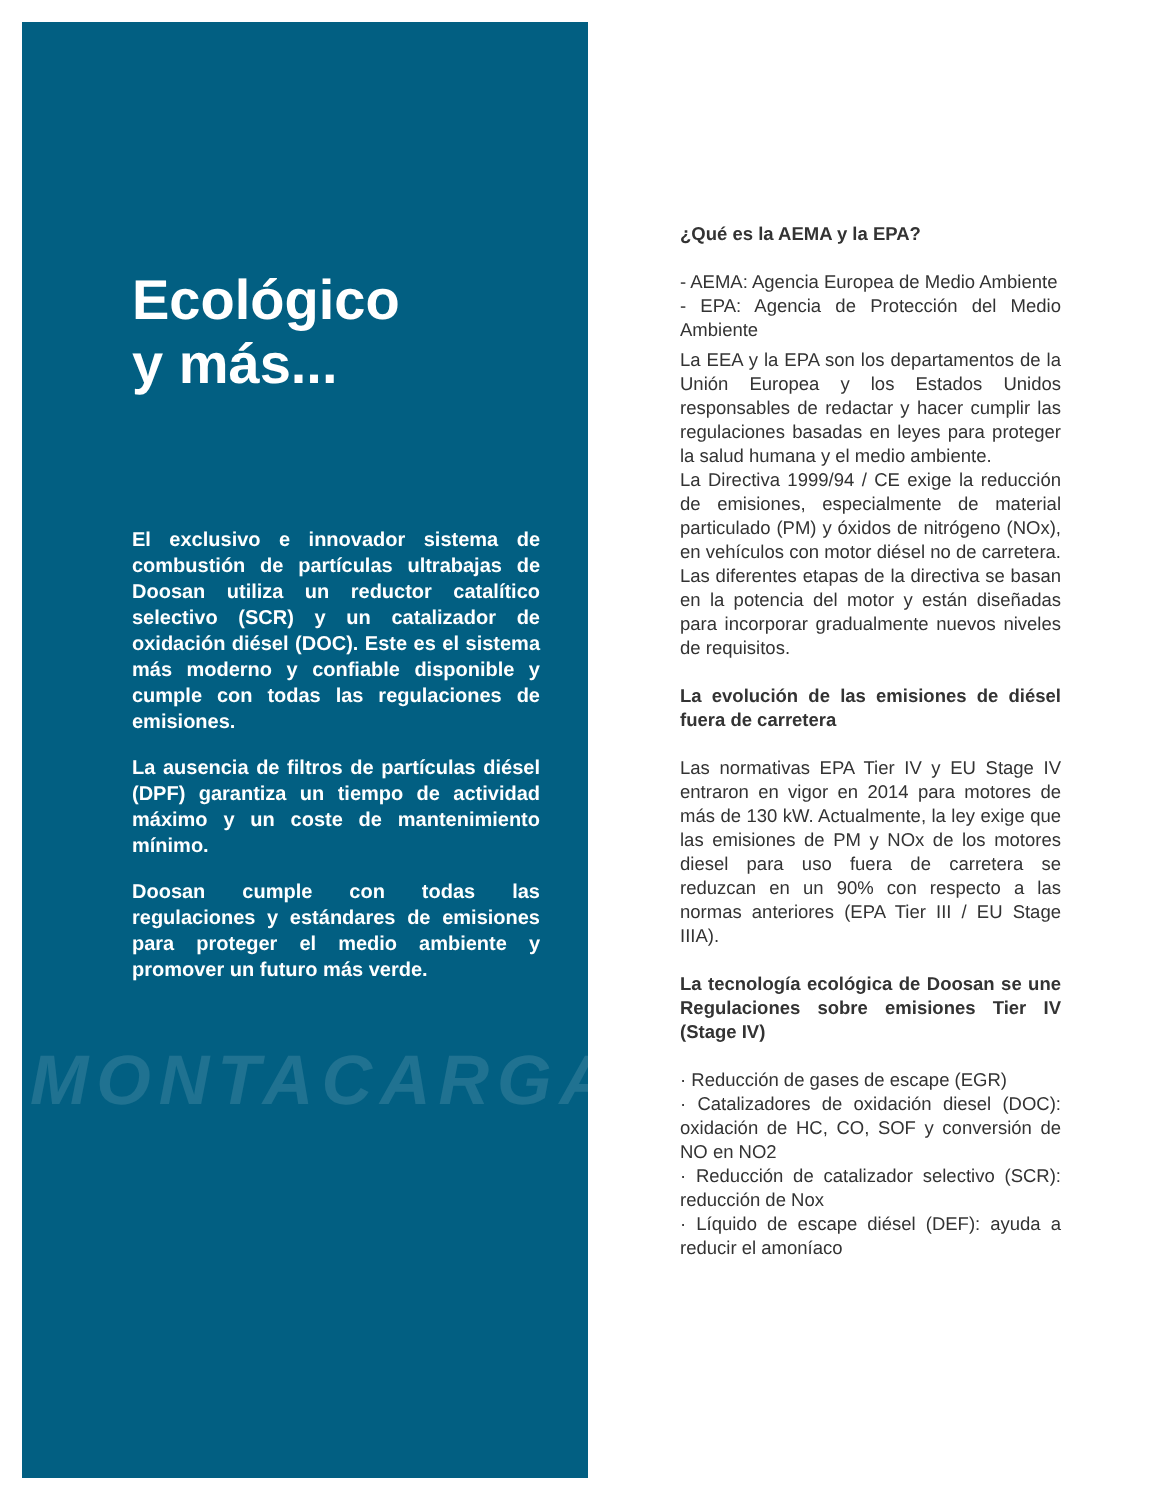MONTACARGAS
Ecológico
y más...
El exclusivo e innovador sistema de combustión de partículas ultrabajas de Doosan utiliza un reductor catalítico selectivo (SCR) y un catalizador de oxidación diésel (DOC). Este es el sistema más moderno y confiable disponible y cumple con todas las regulaciones de emisiones.
La ausencia de filtros de partículas diésel (DPF) garantiza un tiempo de actividad máximo y un coste de mantenimiento mínimo.
Doosan cumple con todas las regulaciones y estándares de emisiones para proteger el medio ambiente y promover un futuro más verde.
¿Qué es la AEMA y la EPA?
- AEMA: Agencia Europea de Medio Ambiente
- EPA: Agencia de Protección del Medio Ambiente
La EEA y la EPA son los departamentos de la Unión Europea y los Estados Unidos responsables de redactar y hacer cumplir las regulaciones basadas en leyes para proteger la salud humana y el medio ambiente.
La Directiva 1999/94 / CE exige la reducción de emisiones, especialmente de material particulado (PM) y óxidos de nitrógeno (NOx), en vehículos con motor diésel no de carretera. Las diferentes etapas de la directiva se basan en la potencia del motor y están diseñadas para incorporar gradualmente nuevos niveles de requisitos.
La evolución de las emisiones de diésel fuera de carretera
Las normativas EPA Tier IV y EU Stage IV entraron en vigor en 2014 para motores de más de 130 kW. Actualmente, la ley exige que las emisiones de PM y NOx de los motores diesel para uso fuera de carretera se reduzcan en un 90% con respecto a las normas anteriores (EPA Tier III / EU Stage IIIA).
La tecnología ecológica de Doosan se une Regulaciones sobre emisiones Tier IV (Stage IV)
· Reducción de gases de escape (EGR)
· Catalizadores de oxidación diesel (DOC): oxidación de HC, CO, SOF y conversión de NO en NO2
· Reducción de catalizador selectivo (SCR): reducción de Nox
· Líquido de escape diésel (DEF): ayuda a reducir el amoníaco